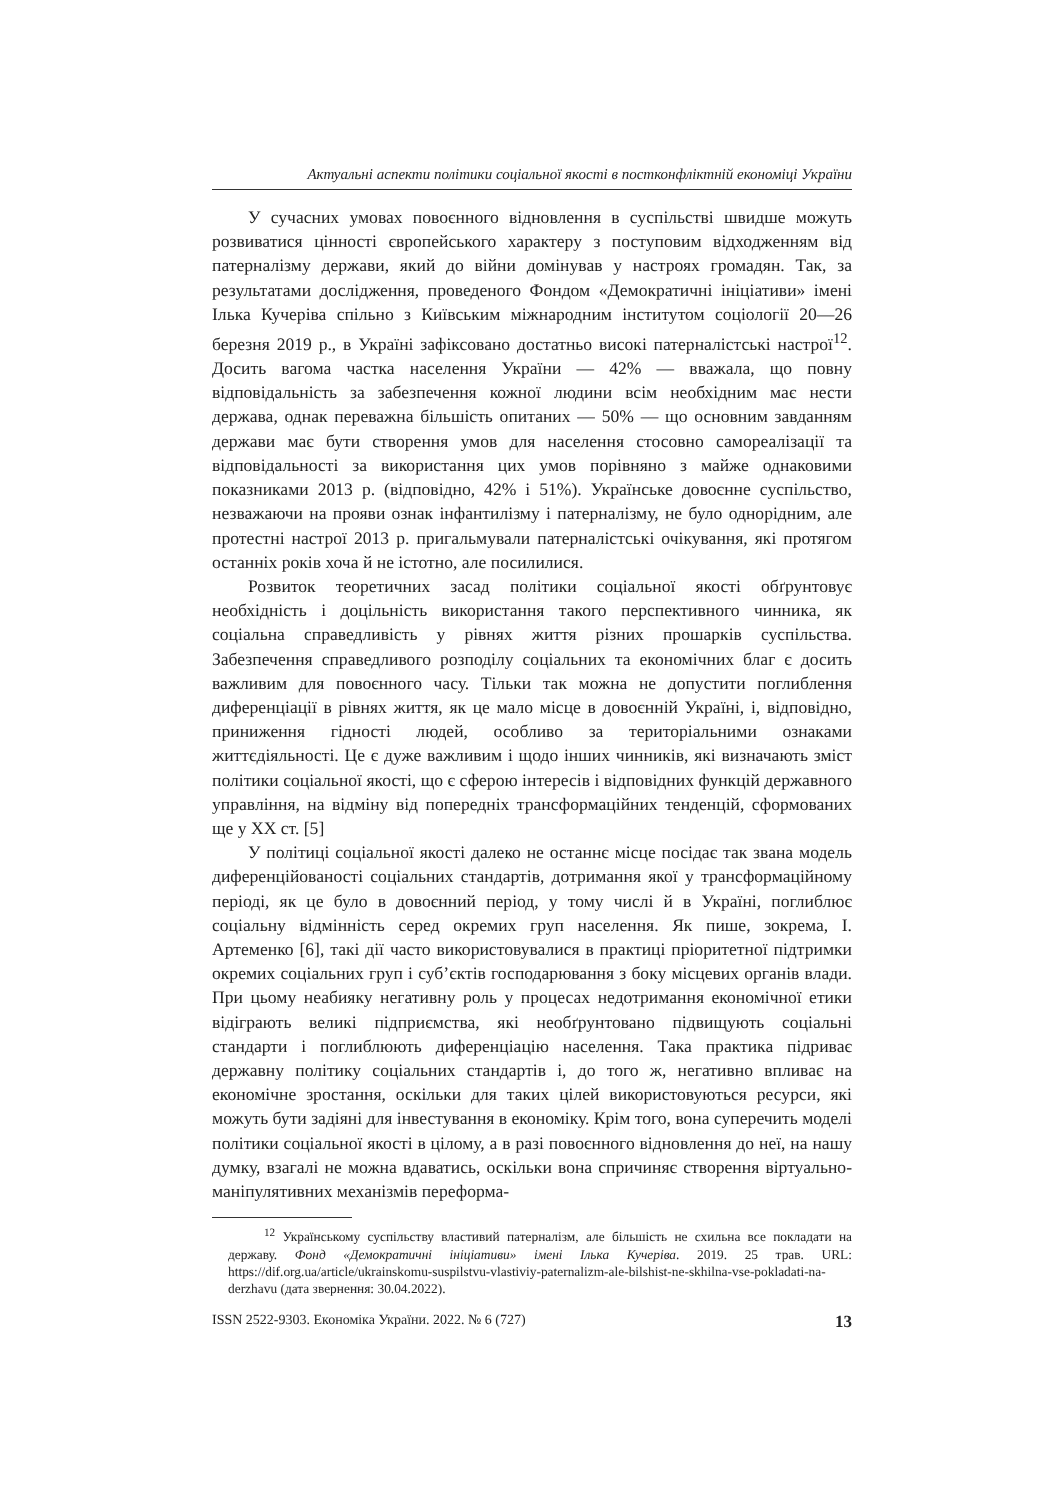Актуальні аспекти політики соціальної якості в постконфліктній економіці України
У сучасних умовах повоєнного відновлення в суспільстві швидше можуть розвиватися цінності європейського характеру з поступовим відходженням від патерналізму держави, який до війни домінував у настроях громадян. Так, за результатами дослідження, проведеного Фондом «Демократичні ініціативи» імені Ілька Кучеріва спільно з Київським міжнародним інститутом соціології 20—26 березня 2019 р., в Україні зафіксовано достатньо високі патерналістські настрої<sup>12</sup>. Досить вагома частка населення України — 42% — вважала, що повну відповідальність за забезпечення кожної людини всім необхідним має нести держава, однак переважна більшість опитаних — 50% — що основним завданням держави має бути створення умов для населення стосовно самореалізації та відповідальності за використання цих умов порівняно з майже однаковими показниками 2013 р. (відповідно, 42% і 51%). Українське довоєнне суспільство, незважаючи на прояви ознак інфантилізму і патерналізму, не було однорідним, але протестні настрої 2013 р. пригальмували патерналістські очікування, які протягом останніх років хоча й не істотно, але посилилися.
Розвиток теоретичних засад політики соціальної якості обґрунтовує необхідність і доцільність використання такого перспективного чинника, як соціальна справедливість у рівнях життя різних прошарків суспільства. Забезпечення справедливого розподілу соціальних та економічних благ є досить важливим для повоєнного часу. Тільки так можна не допустити поглиблення диференціації в рівнях життя, як це мало місце в довоєнній Україні, і, відповідно, приниження гідності людей, особливо за територіальними ознаками життєдіяльності. Це є дуже важливим і щодо інших чинників, які визначають зміст політики соціальної якості, що є сферою інтересів і відповідних функцій державного управління, на відміну від попередніх трансформаційних тенденцій, сформованих ще у XX ст. [5]
У політиці соціальної якості далеко не останнє місце посідає так звана модель диференційованості соціальних стандартів, дотримання якої у трансформаційному періоді, як це було в довоєнний період, у тому числі й в Україні, поглиблює соціальну відмінність серед окремих груп населення. Як пише, зокрема, І. Артеменко [6], такі дії часто використовувалися в практиці пріоритетної підтримки окремих соціальних груп і суб’єктів господарювання з боку місцевих органів влади. При цьому неабияку негативну роль у процесах недотримання економічної етики відіграють великі підприємства, які необґрунтовано підвищують соціальні стандарти і поглиблюють диференціацію населення. Така практика підриває державну політику соціальних стандартів і, до того ж, негативно впливає на економічне зростання, оскільки для таких цілей використовуються ресурси, які можуть бути задіяні для інвестування в економіку. Крім того, вона суперечить моделі політики соціальної якості в цілому, а в разі повоєнного відновлення до неї, на нашу думку, взагалі не можна вдаватись, оскільки вона спричиняє створення віртуально-маніпулятивних механізмів переформа-
<sup>12</sup> Українському суспільству властивий патерналізм, але більшість не схильна все покладати на державу. Фонд «Демократичні ініціативи» імені Ілька Кучеріва. 2019. 25 трав. URL: https://dif.org.ua/article/ukrainskomu-suspilstvu-vlastiviy-paternalizm-ale-bilshist-ne-skhilna-vse-pokladati-na-derzhavu (дата звернення: 30.04.2022).
ISSN 2522-9303. Економіка України. 2022. № 6 (727) 13